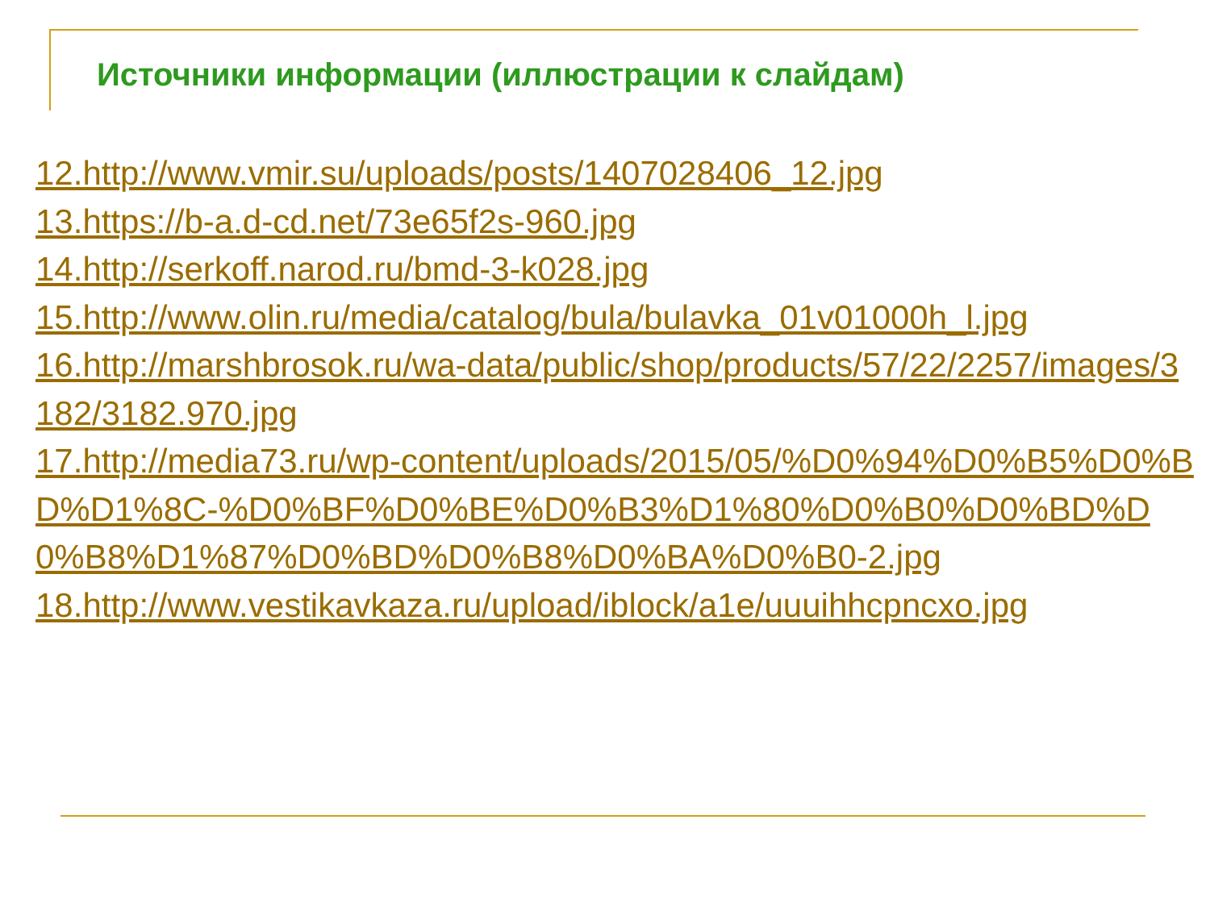Источники информации (иллюстрации к слайдам)
12.http://www.vmir.su/uploads/posts/1407028406_12.jpg
13.https://b-a.d-cd.net/73e65f2s-960.jpg
14.http://serkoff.narod.ru/bmd-3-k028.jpg
15.http://www.olin.ru/media/catalog/bula/bulavka_01v01000h_l.jpg
16.http://marshbrosok.ru/wa-data/public/shop/products/57/22/2257/images/3182/3182.970.jpg
17.http://media73.ru/wp-content/uploads/2015/05/%D0%94%D0%B5%D0%BD%D1%8C-%D0%BF%D0%BE%D0%B3%D1%80%D0%B0%D0%BD%D0%B8%D1%87%D0%BD%D0%B8%D0%BA%D0%B0-2.jpg
18.http://www.vestikavkaza.ru/upload/iblock/a1e/uuuihhcpncxo.jpg